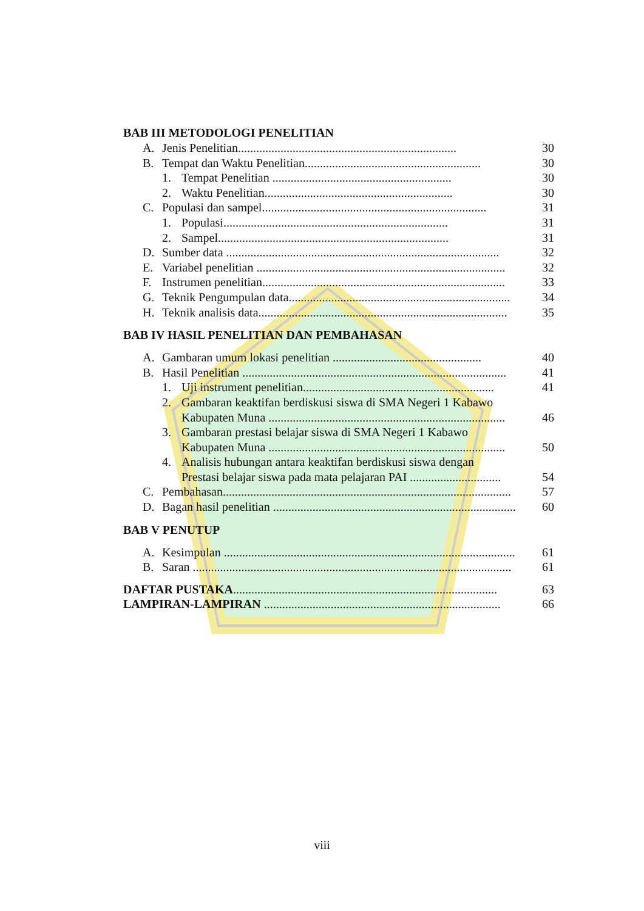BAB III METODOLOGI PENELITIAN
A. Jenis Penelitian........................................................................ 30
B. Tempat dan Waktu Penelitian.......................................................... 30
1. Tempat Penelitian ........................................................... 30
2. Waktu Penelitian.............................................................. 30
C. Populasi dan sampel.......................................................................... 31
1. Populasi.......................................................................... 31
2. Sampel............................................................................ 31
D. Sumber data .......................................................................................... 32
E. Variabel penelitian .................................................................................. 32
F. Instrumen penelitian................................................................................ 33
G. Teknik Pengumpulan data......................................................................... 34
H. Teknik analisis data.................................................................................. 35
BAB IV HASIL PENELITIAN DAN PEMBAHASAN
A. Gambaran umum lokasi penelitian ................................................. 40
B. Hasil Penelitian ....................................................................................... 41
1. Uji instrument penelitian............................................................... 41
2. Gambaran keaktifan berdiskusi siswa di SMA Negeri 1 Kabawo
Kabupaten Muna .............................................................................. 46
3. Gambaran prestasi belajar siswa di SMA Negeri 1 Kabawo
Kabupaten Muna .............................................................................. 50
4. Analisis hubungan antara keaktifan berdiskusi siswa dengan
Prestasi belajar siswa pada mata pelajaran PAI .............................. 54
C. Pembahasan............................................................................................... 57
D. Bagan hasil penelitian ................................................................................ 60
BAB V PENUTUP
A. Kesimpulan ................................................................................................ 61
B. Saran ......................................................................................................... 61
DAFTAR PUSTAKA....................................................................................... 63
LAMPIRAN-LAMPIRAN .............................................................................. 66
viii